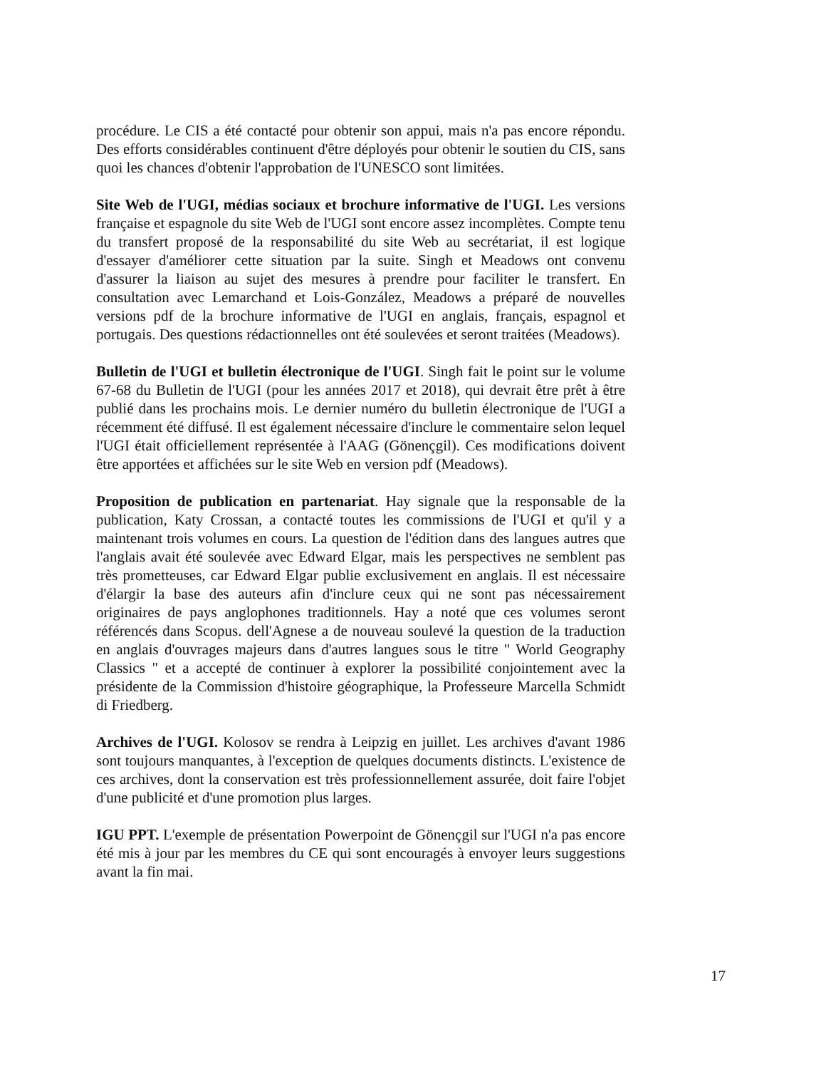procédure. Le CIS a été contacté pour obtenir son appui, mais n'a pas encore répondu. Des efforts considérables continuent d'être déployés pour obtenir le soutien du CIS, sans quoi les chances d'obtenir l'approbation de l'UNESCO sont limitées.
Site Web de l'UGI, médias sociaux et brochure informative de l'UGI. Les versions française et espagnole du site Web de l'UGI sont encore assez incomplètes. Compte tenu du transfert proposé de la responsabilité du site Web au secrétariat, il est logique d'essayer d'améliorer cette situation par la suite. Singh et Meadows ont convenu d'assurer la liaison au sujet des mesures à prendre pour faciliter le transfert. En consultation avec Lemarchand et Lois-González, Meadows a préparé de nouvelles versions pdf de la brochure informative de l'UGI en anglais, français, espagnol et portugais. Des questions rédactionnelles ont été soulevées et seront traitées (Meadows).
Bulletin de l'UGI et bulletin électronique de l'UGI. Singh fait le point sur le volume 67-68 du Bulletin de l'UGI (pour les années 2017 et 2018), qui devrait être prêt à être publié dans les prochains mois. Le dernier numéro du bulletin électronique de l'UGI a récemment été diffusé. Il est également nécessaire d'inclure le commentaire selon lequel l'UGI était officiellement représentée à l'AAG (Gönençgil). Ces modifications doivent être apportées et affichées sur le site Web en version pdf (Meadows).
Proposition de publication en partenariat. Hay signale que la responsable de la publication, Katy Crossan, a contacté toutes les commissions de l'UGI et qu'il y a maintenant trois volumes en cours. La question de l'édition dans des langues autres que l'anglais avait été soulevée avec Edward Elgar, mais les perspectives ne semblent pas très prometteuses, car Edward Elgar publie exclusivement en anglais. Il est nécessaire d'élargir la base des auteurs afin d'inclure ceux qui ne sont pas nécessairement originaires de pays anglophones traditionnels. Hay a noté que ces volumes seront référencés dans Scopus. dell'Agnese a de nouveau soulevé la question de la traduction en anglais d'ouvrages majeurs dans d'autres langues sous le titre " World Geography Classics " et a accepté de continuer à explorer la possibilité conjointement avec la présidente de la Commission d'histoire géographique, la Professeure Marcella Schmidt di Friedberg.
Archives de l'UGI. Kolosov se rendra à Leipzig en juillet. Les archives d'avant 1986 sont toujours manquantes, à l'exception de quelques documents distincts. L'existence de ces archives, dont la conservation est très professionnellement assurée, doit faire l'objet d'une publicité et d'une promotion plus larges.
IGU PPT. L'exemple de présentation Powerpoint de Gönençgil sur l'UGI n'a pas encore été mis à jour par les membres du CE qui sont encouragés à envoyer leurs suggestions avant la fin mai.
17